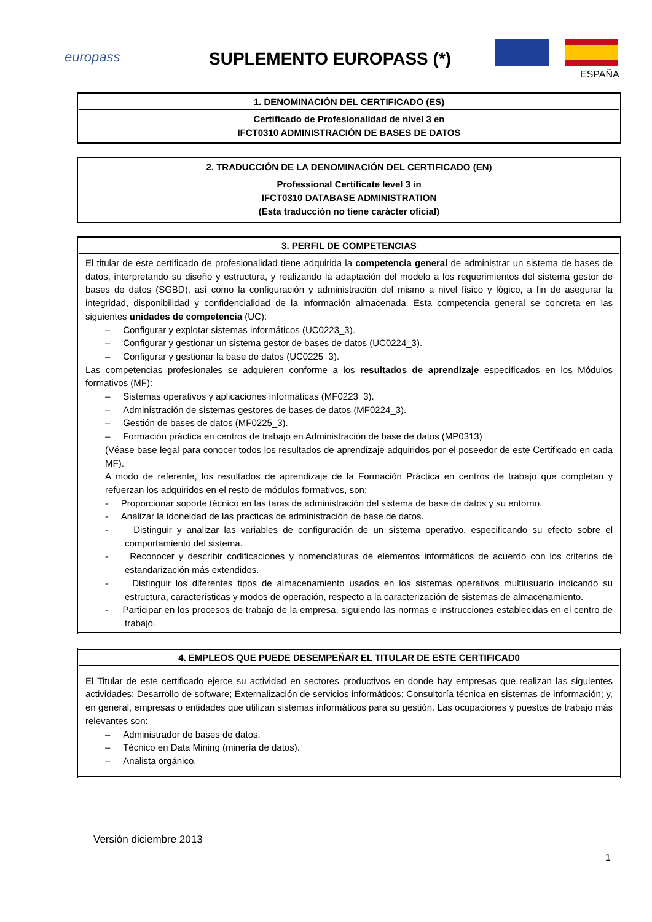europass SUPLEMENTO EUROPASS (*)
ESPAÑA
| 1. DENOMINACIÓN DEL CERTIFICADO (ES) |
| --- |
| Certificado de Profesionalidad de nivel 3 en IFCT0310 ADMINISTRACIÓN DE BASES DE DATOS |
| 2. TRADUCCIÓN DE LA DENOMINACIÓN DEL CERTIFICADO (EN) |
| --- |
| Professional Certificate level 3 in IFCT0310 DATABASE ADMINISTRATION (Esta traducción no tiene carácter oficial) |
| 3. PERFIL DE COMPETENCIAS |
| --- |
| El titular de este certificado de profesionalidad tiene adquirida la competencia general de administrar un sistema de bases de datos, interpretando su diseño y estructura, y realizando la adaptación del modelo a los requerimientos del sistema gestor de bases de datos (SGBD), así como la configuración y administración del mismo a nivel físico y lógico, a fin de asegurar la integridad, disponibilidad y confidencialidad de la información almacenada. Esta competencia general se concreta en las siguientes unidades de competencia (UC): – Configurar y explotar sistemas informáticos (UC0223_3). – Configurar y gestionar un sistema gestor de bases de datos (UC0224_3). – Configurar y gestionar la base de datos (UC0225_3). Las competencias profesionales se adquieren conforme a los resultados de aprendizaje especificados en los Módulos formativos (MF): – Sistemas operativos y aplicaciones informáticas (MF0223_3). – Administración de sistemas gestores de bases de datos (MF0224_3). – Gestión de bases de datos (MF0225_3). – Formación práctica en centros de trabajo en Administración de base de datos (MP0313) (Véase base legal para conocer todos los resultados de aprendizaje adquiridos por el poseedor de este Certificado en cada MF). A modo de referente, los resultados de aprendizaje de la Formación Práctica en centros de trabajo que completan y refuerzan los adquiridos en el resto de módulos formativos, son: - Proporcionar soporte técnico en las taras de administración del sistema de base de datos y su entorno. - Analizar la idoneidad de las practicas de administración de base de datos. - Distinguir y analizar las variables de configuración de un sistema operativo, especificando su efecto sobre el comportamiento del sistema. - Reconocer y describir codificaciones y nomenclaturas de elementos informáticos de acuerdo con los criterios de estandarización más extendidos. - Distinguir los diferentes tipos de almacenamiento usados en los sistemas operativos multiusuario indicando su estructura, características y modos de operación, respecto a la caracterización de sistemas de almacenamiento. - Participar en los procesos de trabajo de la empresa, siguiendo las normas e instrucciones establecidas en el centro de trabajo. |
| 4. EMPLEOS QUE PUEDE DESEMPEÑAR EL TITULAR DE ESTE CERTIFICAD0 |
| --- |
| El Titular de este certificado ejerce su actividad en sectores productivos en donde hay empresas que realizan las siguientes actividades: Desarrollo de software; Externalización de servicios informáticos; Consultoría técnica en sistemas de información; y, en general, empresas o entidades que utilizan sistemas informáticos para su gestión. Las ocupaciones y puestos de trabajo más relevantes son: – Administrador de bases de datos. – Técnico en Data Mining (minería de datos). – Analista orgánico. |
Versión diciembre 2013
1